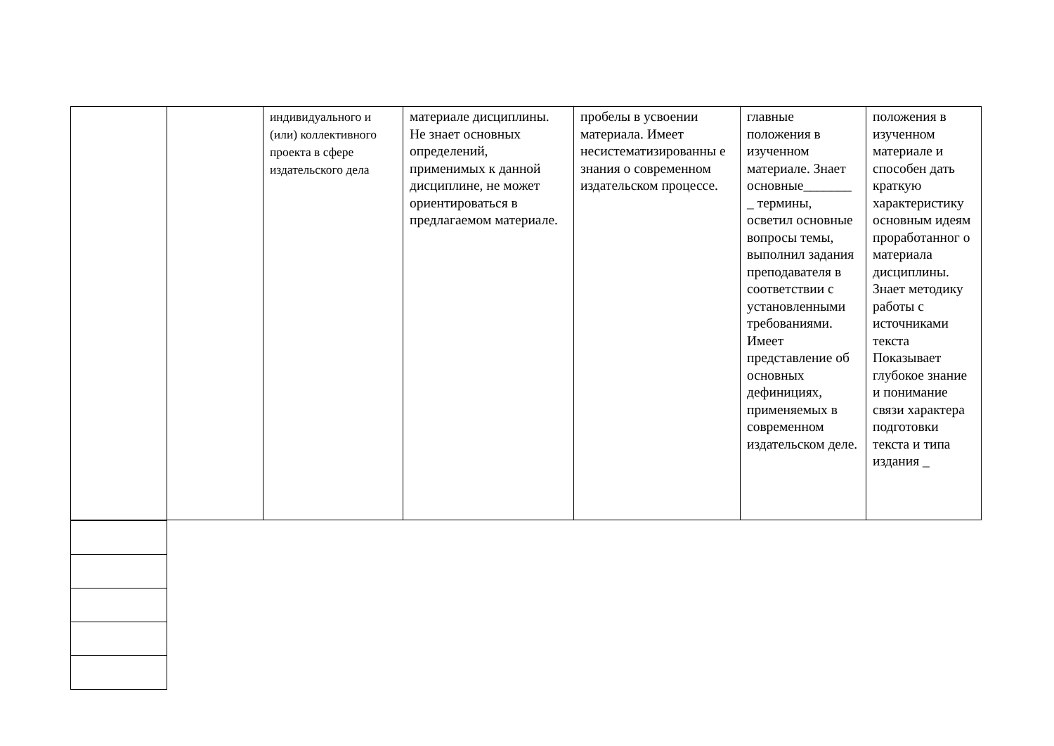| | | индивидуального и (или) коллективного проекта в сфере издательского дела | материале дисциплины. Не знает основных определений, применимых к данной дисциплине, не может ориентироваться в предлагаемом материале. | пробелы в усвоении материала. Имеет несистематизированны е знания о современном издательском процессе. | главные положения в изученном материале. Знает основные_______ _ термины, осветил основные вопросы темы, выполнил задания преподавателя в соответствии с установленными требованиями. Имеет представление об основных дефинициях, применяемых в современном издательском деле. | положения в изученном материале и способен дать краткую характеристику основным идеям проработанног о материала дисциплины. Знает методику работы с источниками текста Показывает глубокое знание и понимание связи характера подготовки текста и типа издания _ |